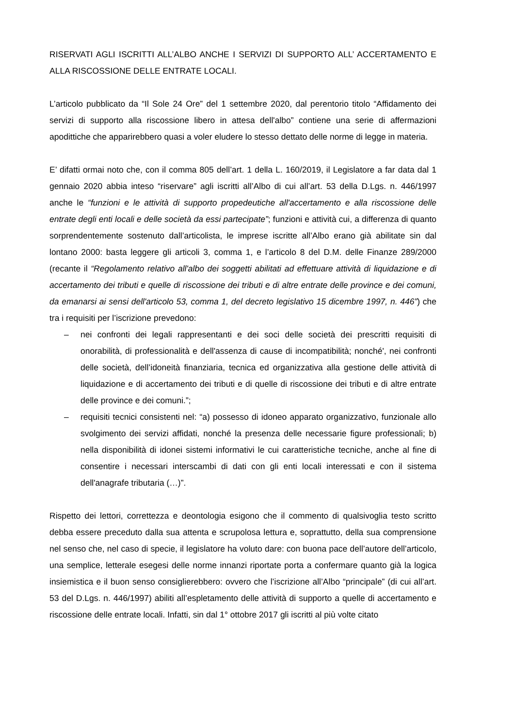RISERVATI AGLI ISCRITTI ALL’ALBO ANCHE I SERVIZI DI SUPPORTO ALL’ ACCERTAMENTO E ALLA RISCOSSIONE DELLE ENTRATE LOCALI.
L’articolo pubblicato da “Il Sole 24 Ore” del 1 settembre 2020, dal perentorio titolo “Affidamento dei servizi di supporto alla riscossione libero in attesa dell'albo” contiene una serie di affermazioni apodittiche che apparirebbero quasi a voler eludere lo stesso dettato delle norme di legge in materia.
E’ difatti ormai noto che, con il comma 805 dell’art. 1 della L. 160/2019, il Legislatore a far data dal 1 gennaio 2020 abbia inteso “riservare” agli iscritti all’Albo di cui all’art. 53 della D.Lgs. n. 446/1997 anche le “funzioni e le attività di supporto propedeutiche all'accertamento e alla riscossione delle entrate degli enti locali e delle società da essi partecipate”; funzioni e attività cui, a differenza di quanto sorprendentemente sostenuto dall’articolista, le imprese iscritte all’Albo erano già abilitate sin dal lontano 2000: basta leggere gli articoli 3, comma 1, e l’articolo 8 del D.M. delle Finanze 289/2000 (recante il “Regolamento relativo all'albo dei soggetti abilitati ad effettuare attività di liquidazione e di accertamento dei tributi e quelle di riscossione dei tributi e di altre entrate delle province e dei comuni, da emanarsi ai sensi dell'articolo 53, comma 1, del decreto legislativo 15 dicembre 1997, n. 446”) che tra i requisiti per l’iscrizione prevedono:
– nei confronti dei legali rappresentanti e dei soci delle società dei prescritti requisiti di onorabilità, di professionalità e dell'assenza di cause di incompatibilità; nonché', nei confronti delle società, dell’idoneità finanziaria, tecnica ed organizzativa alla gestione delle attività di liquidazione e di accertamento dei tributi e di quelle di riscossione dei tributi e di altre entrate delle province e dei comuni.”;
– requisiti tecnici consistenti nel: “a) possesso di idoneo apparato organizzativo, funzionale allo svolgimento dei servizi affidati, nonché la presenza delle necessarie figure professionali; b) nella disponibilità di idonei sistemi informativi le cui caratteristiche tecniche, anche al fine di consentire i necessari interscambi di dati con gli enti locali interessati e con il sistema dell'anagrafe tributaria (…)”.
Rispetto dei lettori, correttezza e deontologia esigono che il commento di qualsivoglia testo scritto debba essere preceduto dalla sua attenta e scrupolosa lettura e, soprattutto, della sua comprensione nel senso che, nel caso di specie, il legislatore ha voluto dare: con buona pace dell’autore dell’articolo, una semplice, letterale esegesi delle norme innanzi riportate porta a confermare quanto già la logica insiemistica e il buon senso consiglierebbero: ovvero che l’iscrizione all’Albo “principale” (di cui all’art. 53 del D.Lgs. n. 446/1997) abiliti all’espletamento delle attività di supporto a quelle di accertamento e riscossione delle entrate locali. Infatti, sin dal 1° ottobre 2017 gli iscritti al più volte citato